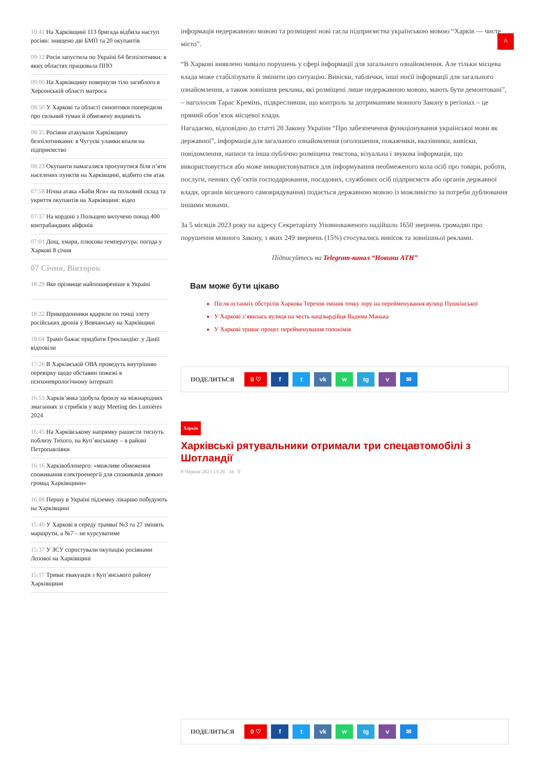^
10:41 На Харківщині 113 бригада відбила наступ росіян: знищено дві БМП та 20 окупантів
09:12 Росія запустила по Україні 64 безпілотники: в яких областях працювала ППО
09:00 На Харківщину повернули тіло загиблого в Херсонській області матроса
08:50 У Харкові та області синоптики попередили про сильний туман й обмежену видимість
08:35 Росіяни атакували Харківщину безпілотниками: в Чугуєві уламки впали на підприємство
08:23 Окупанти намагалися просунутися біля п’яти населених пунктів на Харківщині, відбито сім атак
07:58 Нічна атака «Баби Яги» на польовий склад та укриття окупантів на Харківщині: відео
07:37 На кордоні з Польщею вилучено понад 400 контрабандних айфонів
07:01 Дощ, хмари, плюсова температура: погода у Харкові 8 січня
07 Січня, Вівторок
18:29 Яке прізвище найпоширеніше в Україні
18:22 Прикордонники вдарили по точці злету російських дронів у Вовчанську на Харківщині
18:04 Трамп бажає придбати Гренландію: у Данії відповіли
17:26 В Харківській ОВА проведуть внутрішню перевірку щодо обставин пожежі в психоневрологічному інтернаті
16:53 Харків’янка здобула бронзу на міжнародних змаганнях зі стрибків у воду Meeting des Lumières 2024
16:45 На Харківському напрямку рашисти тиснуть поблизу Тихого, на Куп’янському – в районі Петропавлівки
16:16 Харківобленерго: «можливе обмеження споживання електроенергії для споживачів деяких громад Харківщини»
16:08 Першу в Україні підземну лікарню побудують на Харківщині
15:40 У Харкові в середу трамваї №3 та 27 змінять маршрути, а №7 – не курсуватиме
15:37 У ЗСУ спростували окупацію росіянами Лозової на Харківщині
15:17 Триває евакуація з Куп’янського району Харківщини
інформація недержавною мовою та розміщені нові гасла підприємства українською мовою “Харків — чисте місто”.
“В Харкові виявлено чимало порушень у сфері інформації для загального ознайомлення. Але тільки місцева влада може стабілізувати й змінити цю ситуацію. Вивіски, таблички, інші носії інформації для загального ознайомлення, а також зовнішня реклама, які розміщені лише недержавною мовою, мають бути демонтовані”, – наголосив Тарас Кремінь, підкресливши, що контроль за дотриманням мовного Закону в регіонах – це прямий обов’язок місцевої влади.
Нагадаємо, відповідно до статті 28 Закону України “Про забезпечення функціонування української мови як державної”, інформація для загального ознайомлення (оголошення, покажчики, вказівники, вивіски, повідомлення, написи та інша публічно розміщена текстова, візуальна і звукова інформація, що використовується або може використовуватися для інформування необмеженого кола осіб про товари, роботи, послуги, певних суб’єктів господарювання, посадових, службових осіб підприємств або органів державної влади, органів місцевого самоврядування) подається державною мовою із можливістю за потреби дублювання іншими мовами.
За 5 місяців 2023 року на адресу Секретаріату Уповноваженого надійшло 1650 звернень громадян про порушення мовного Закону, з яких 249 звернень (15%) стосувались вивісок та зовнішньої реклами.
Підписуйтесь на Telegram-канал “Новини АТН”
Вам може бути цікаво
Після останніх обстрілів Харкова Терехов змінив точку зору на перейменування вулиці Пушкінської
У Харкові з’явилась вулиця на честь нацгвардійця Вадима Манька
У Харкові триває процес перейменування топонімів
ПОДЕЛИТЬСЯ 0 ♡ f t vk w tg v ✉
Харків
Харківські рятувальники отримали три спецавтомобілі з Шотландії
8 Червня 2023 13:26 34 0
ПОДЕЛИТЬСЯ 0 ♡ f t vk w tg v ✉